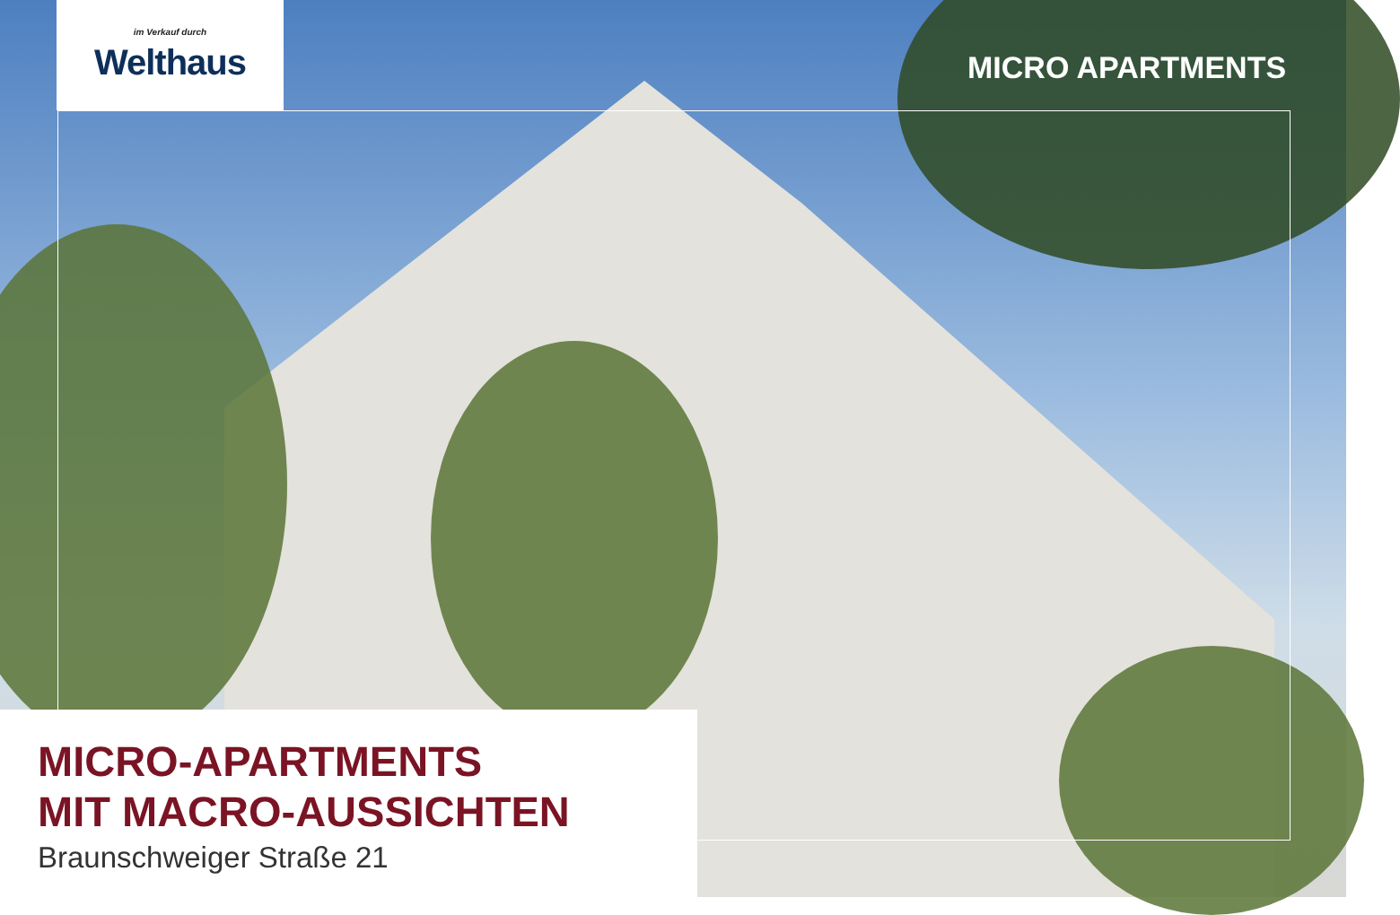im Verkauf durch
Welthaus
MICRO APARTMENTS
MICRO-APARTMENTS
MIT MACRO-AUSSICHTEN
Braunschweiger Straße 21